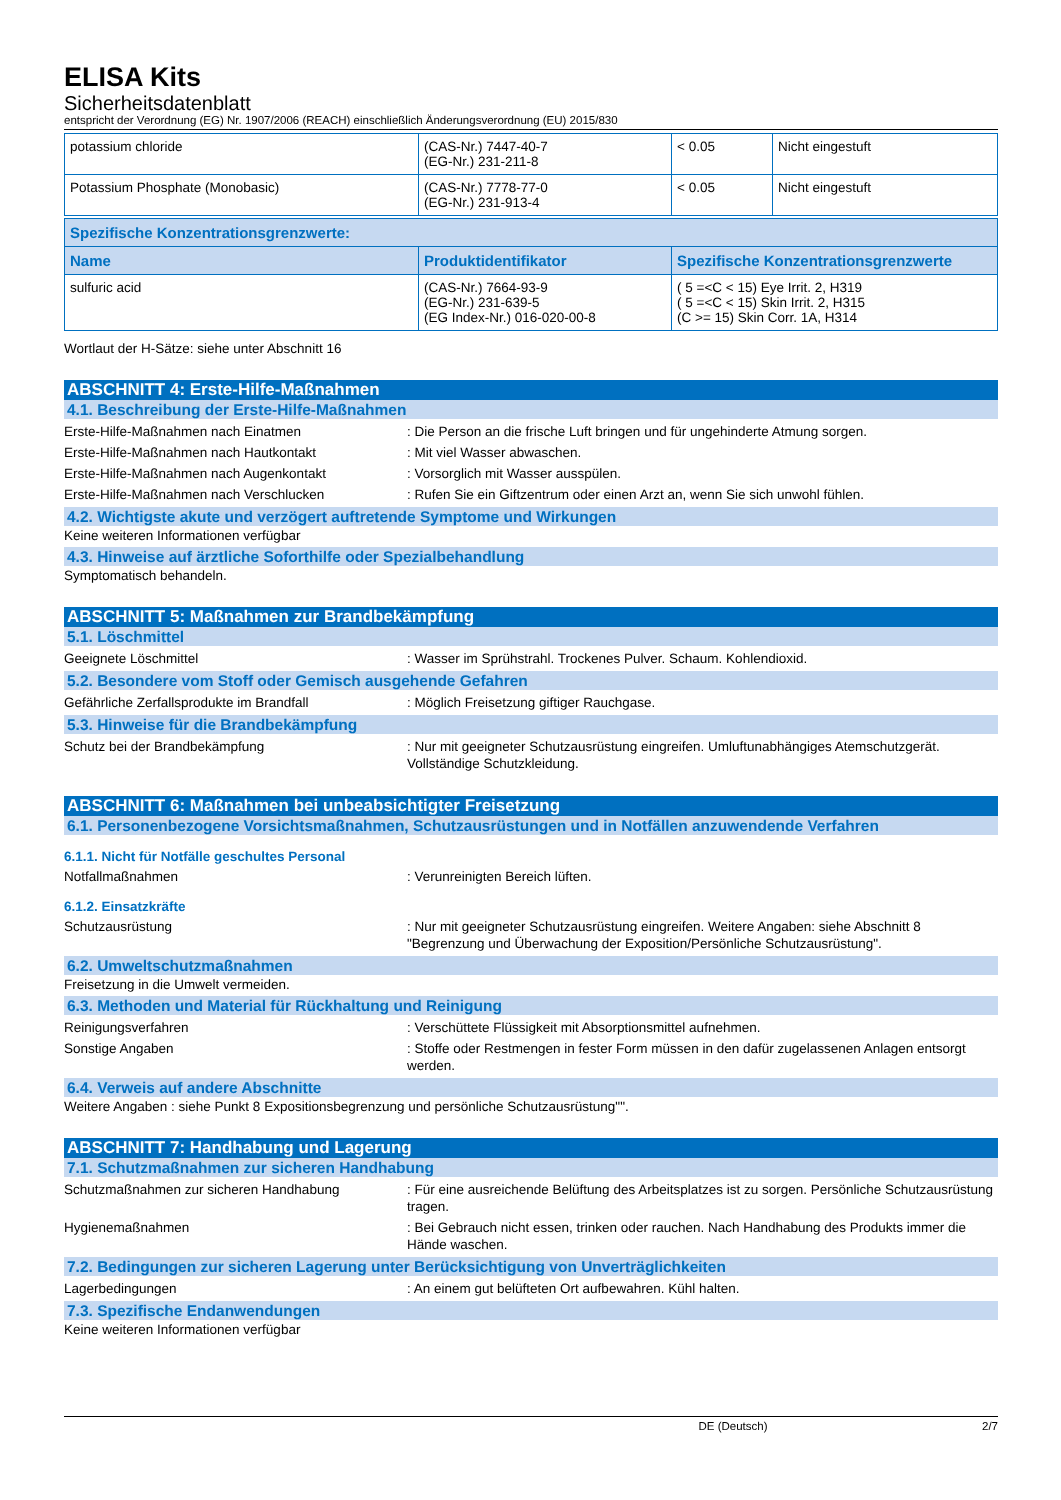ELISA Kits
Sicherheitsdatenblatt
entspricht der Verordnung (EG) Nr. 1907/2006 (REACH) einschließlich Änderungsverordnung (EU) 2015/830
| potassium chloride | (CAS-Nr.) 7447-40-7 (EG-Nr.) 231-211-8 | < 0.05 | Nicht eingestuft |
| Potassium Phosphate (Monobasic) | (CAS-Nr.) 7778-77-0 (EG-Nr.) 231-913-4 | < 0.05 | Nicht eingestuft |
| Spezifische Konzentrationsgrenzwerte: | | |
| --- | --- | --- |
| Name | Produktidentifikator | Spezifische Konzentrationsgrenzwerte |
| sulfuric acid | (CAS-Nr.) 7664-93-9 (EG-Nr.) 231-639-5 (EG Index-Nr.) 016-020-00-8 | ( 5 =<C < 15) Eye Irrit. 2, H319 ( 5 =<C < 15) Skin Irrit. 2, H315 (C >= 15) Skin Corr. 1A, H314 |
Wortlaut der H-Sätze: siehe unter Abschnitt 16
ABSCHNITT 4: Erste-Hilfe-Maßnahmen
4.1. Beschreibung der Erste-Hilfe-Maßnahmen
Erste-Hilfe-Maßnahmen nach Einatmen : Die Person an die frische Luft bringen und für ungehinderte Atmung sorgen.
Erste-Hilfe-Maßnahmen nach Hautkontakt : Mit viel Wasser abwaschen.
Erste-Hilfe-Maßnahmen nach Augenkontakt : Vorsorglich mit Wasser ausspülen.
Erste-Hilfe-Maßnahmen nach Verschlucken : Rufen Sie ein Giftzentrum oder einen Arzt an, wenn Sie sich unwohl fühlen.
4.2. Wichtigste akute und verzögert auftretende Symptome und Wirkungen
Keine weiteren Informationen verfügbar
4.3. Hinweise auf ärztliche Soforthilfe oder Spezialbehandlung
Symptomatisch behandeln.
ABSCHNITT 5: Maßnahmen zur Brandbekämpfung
5.1. Löschmittel
Geeignete Löschmittel : Wasser im Sprühstrahl. Trockenes Pulver. Schaum. Kohlendioxid.
5.2. Besondere vom Stoff oder Gemisch ausgehende Gefahren
Gefährliche Zerfallsprodukte im Brandfall : Möglich Freisetzung giftiger Rauchgase.
5.3. Hinweise für die Brandbekämpfung
Schutz bei der Brandbekämpfung : Nur mit geeigneter Schutzausrüstung eingreifen. Umluftunabhängiges Atemschutzgerät. Vollständige Schutzkleidung.
ABSCHNITT 6: Maßnahmen bei unbeabsichtigter Freisetzung
6.1. Personenbezogene Vorsichtsmaßnahmen, Schutzausrüstungen und in Notfällen anzuwendende Verfahren
6.1.1. Nicht für Notfälle geschultes Personal
Notfallmaßnahmen : Verunreinigten Bereich lüften.
6.1.2. Einsatzkräfte
Schutzausrüstung : Nur mit geeigneter Schutzausrüstung eingreifen. Weitere Angaben: siehe Abschnitt 8 "Begrenzung und Überwachung der Exposition/Persönliche Schutzausrüstung".
6.2. Umweltschutzmaßnahmen
Freisetzung in die Umwelt vermeiden.
6.3. Methoden und Material für Rückhaltung und Reinigung
Reinigungsverfahren : Verschüttete Flüssigkeit mit Absorptionsmittel aufnehmen.
Sonstige Angaben : Stoffe oder Restmengen in fester Form müssen in den dafür zugelassenen Anlagen entsorgt werden.
6.4. Verweis auf andere Abschnitte
Weitere Angaben : siehe Punkt 8 Expositionsbegrenzung und persönliche Schutzausrüstung"".
ABSCHNITT 7: Handhabung und Lagerung
7.1. Schutzmaßnahmen zur sicheren Handhabung
Schutzmaßnahmen zur sicheren Handhabung : Für eine ausreichende Belüftung des Arbeitsplatzes ist zu sorgen. Persönliche Schutzausrüstung tragen.
Hygienemaßnahmen : Bei Gebrauch nicht essen, trinken oder rauchen. Nach Handhabung des Produkts immer die Hände waschen.
7.2. Bedingungen zur sicheren Lagerung unter Berücksichtigung von Unverträglichkeiten
Lagerbedingungen : An einem gut belüfteten Ort aufbewahren. Kühl halten.
7.3. Spezifische Endanwendungen
Keine weiteren Informationen verfügbar
DE (Deutsch) 2/7